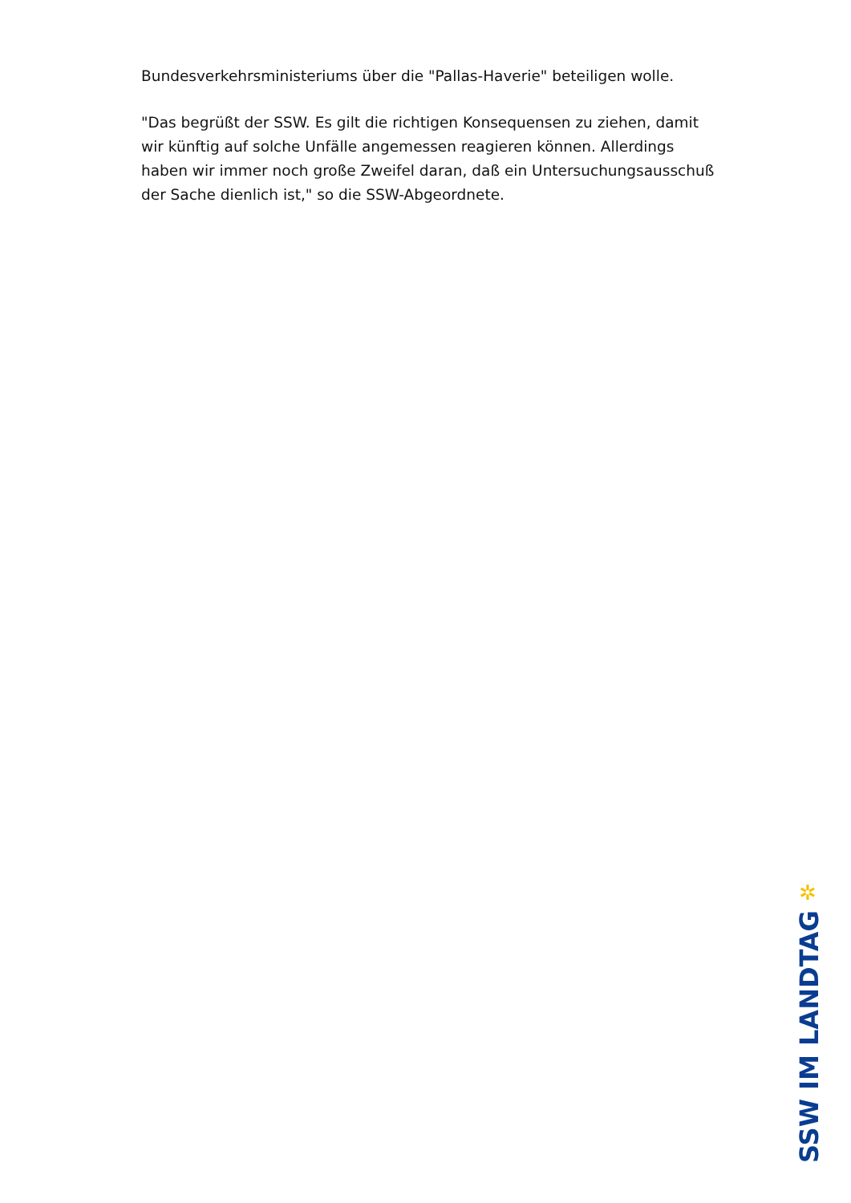Bundesverkehrsministeriums über die "Pallas-Haverie" beteiligen wolle.
"Das begrüßt der SSW. Es gilt die richtigen Konsequensen zu ziehen, damit wir künftig auf solche Unfälle angemessen reagieren können. Allerdings haben wir immer noch große Zweifel daran, daß ein Untersuchungsausschuß der Sache dienlich ist," so die SSW-Abgeordnete.
✲
SSW IM LANDTAG